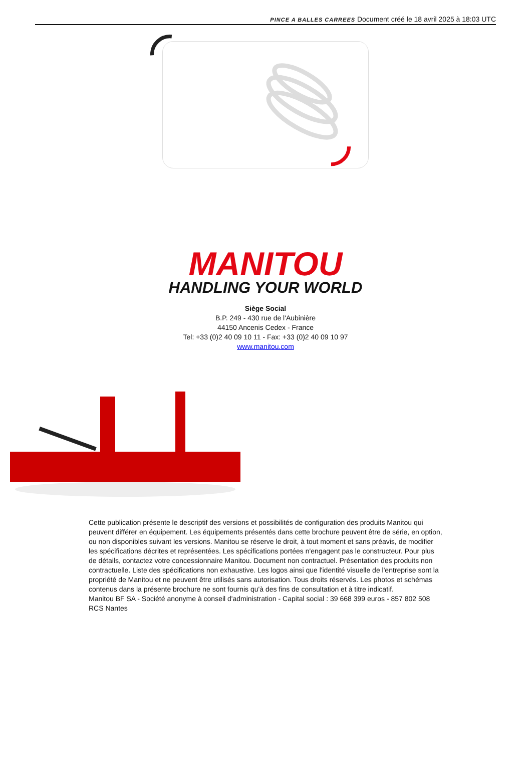PINCE A BALLES CARREES Document créé le 18 avril 2025 à 18:03 UTC
MANITOU
HANDLING YOUR WORLD
Siège Social
B.P. 249 - 430 rue de l'Aubinière
44150 Ancenis Cedex - France
Tel: +33 (0)2 40 09 10 11 - Fax: +33 (0)2 40 09 10 97
www.manitou.com
Cette publication présente le descriptif des versions et possibilités de configuration des produits Manitou qui peuvent différer en équipement. Les équipements présentés dans cette brochure peuvent être de série, en option, ou non disponibles suivant les versions. Manitou se réserve le droit, à tout moment et sans préavis, de modifier les spécifications décrites et représentées. Les spécifications portées n'engagent pas le constructeur. Pour plus de détails, contactez votre concessionnaire Manitou. Document non contractuel. Présentation des produits non contractuelle. Liste des spécifications non exhaustive. Les logos ainsi que l'identité visuelle de l'entreprise sont la propriété de Manitou et ne peuvent être utilisés sans autorisation. Tous droits réservés. Les photos et schémas contenus dans la présente brochure ne sont fournis qu'à des fins de consultation et à titre indicatif.
Manitou BF SA - Société anonyme à conseil d'administration - Capital social : 39 668 399 euros - 857 802 508 RCS Nantes